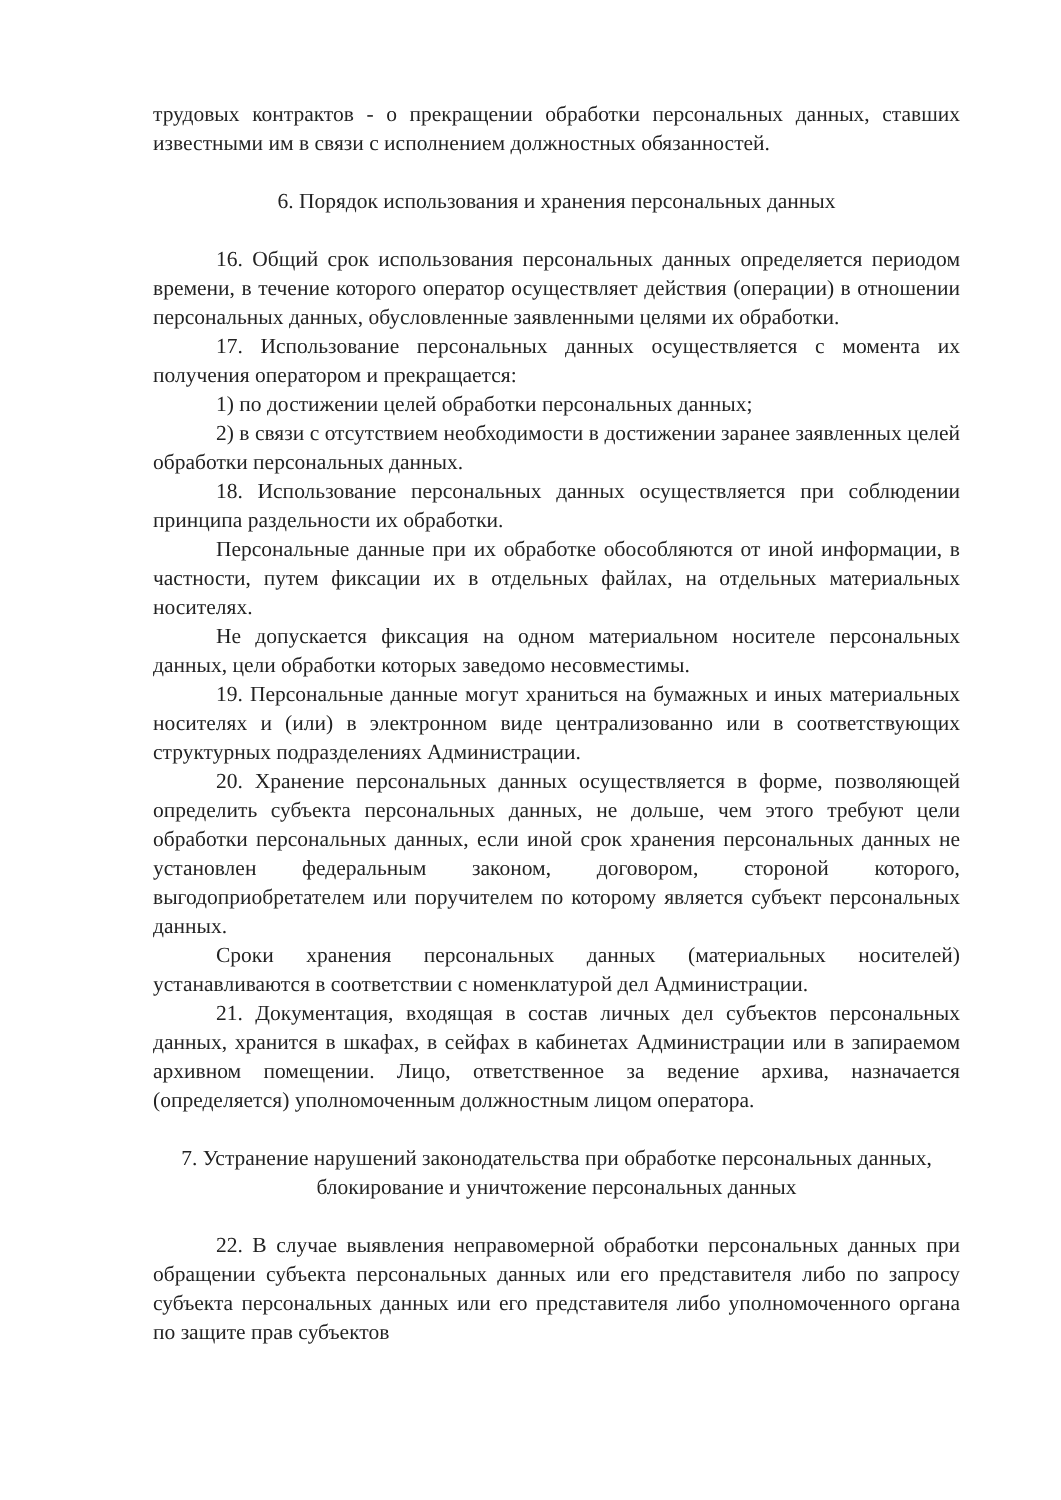трудовых контрактов - о прекращении обработки персональных данных, ставших известными им в связи с исполнением должностных обязанностей.
6. Порядок использования и хранения персональных данных
16. Общий срок использования персональных данных определяется периодом времени, в течение которого оператор осуществляет действия (операции) в отношении персональных данных, обусловленные заявленными целями их обработки.
17. Использование персональных данных осуществляется с момента их получения оператором и прекращается:
1) по достижении целей обработки персональных данных;
2) в связи с отсутствием необходимости в достижении заранее заявленных целей обработки персональных данных.
18. Использование персональных данных осуществляется при соблюдении принципа раздельности их обработки.
Персональные данные при их обработке обособляются от иной информации, в частности, путем фиксации их в отдельных файлах, на отдельных материальных носителях.
Не допускается фиксация на одном материальном носителе персональных данных, цели обработки которых заведомо несовместимы.
19. Персональные данные могут храниться на бумажных и иных материальных носителях и (или) в электронном виде централизованно или в соответствующих структурных подразделениях Администрации.
20. Хранение персональных данных осуществляется в форме, позволяющей определить субъекта персональных данных, не дольше, чем этого требуют цели обработки персональных данных, если иной срок хранения персональных данных не установлен федеральным законом, договором, стороной которого, выгодоприобретателем или поручителем по которому является субъект персональных данных.
Сроки хранения персональных данных (материальных носителей) устанавливаются в соответствии с номенклатурой дел Администрации.
21. Документация, входящая в состав личных дел субъектов персональных данных, хранится в шкафах, в сейфах в кабинетах Администрации или в запираемом архивном помещении. Лицо, ответственное за ведение архива, назначается (определяется) уполномоченным должностным лицом оператора.
7. Устранение нарушений законодательства при обработке персональных данных, блокирование и уничтожение персональных данных
22. В случае выявления неправомерной обработки персональных данных при обращении субъекта персональных данных или его представителя либо по запросу субъекта персональных данных или его представителя либо уполномоченного органа по защите прав субъектов